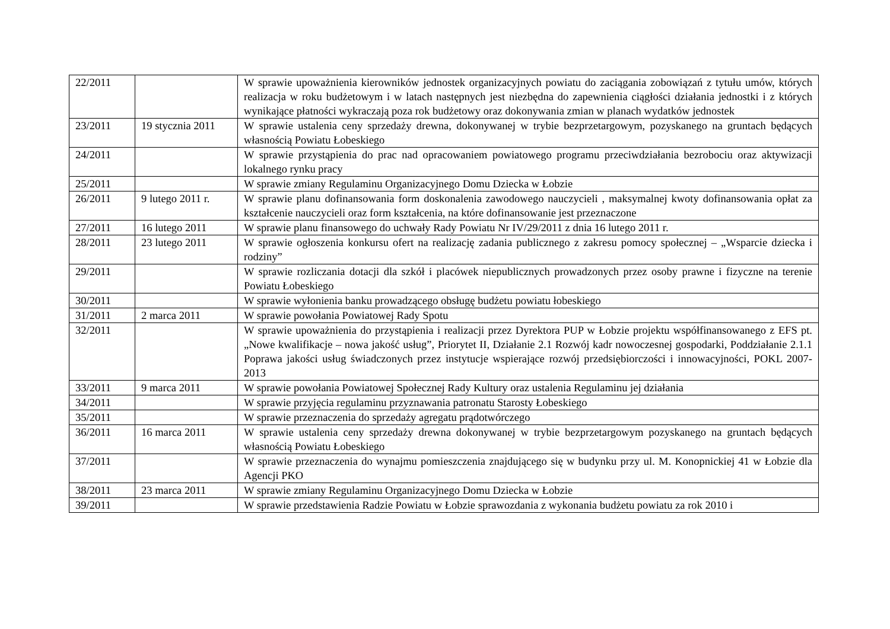| 22/2011 | | W sprawie upoważnienia kierowników jednostek organizacyjnych powiatu do zaciągania zobowiązań z tytułu umów, których realizacja w roku budżetowym i w latach następnych jest niezbędna do zapewnienia ciągłości działania jednostki i z których wynikające płatności wykraczają poza rok budżetowy oraz dokonywania zmian w planach wydatków jednostek |
| 23/2011 | 19 stycznia 2011 | W sprawie ustalenia ceny sprzedaży drewna, dokonywanej w trybie bezprzetargowym, pozyskanego na gruntach będących własnością Powiatu Łobeskiego |
| 24/2011 | | W sprawie przystąpienia do prac nad opracowaniem powiatowego programu przeciwdziałania bezrobociu oraz aktywizacji lokalnego rynku pracy |
| 25/2011 | | W sprawie zmiany Regulaminu Organizacyjnego Domu Dziecka w Łobzie |
| 26/2011 | 9 lutego 2011 r. | W sprawie planu dofinansowania form doskonalenia zawodowego nauczycieli , maksymalnej kwoty dofinansowania opłat za kształcenie nauczycieli oraz form kształcenia, na które dofinansowanie jest przeznaczone |
| 27/2011 | 16 lutego 2011 | W sprawie planu finansowego do uchwały Rady Powiatu Nr IV/29/2011 z dnia 16 lutego 2011 r. |
| 28/2011 | 23 lutego 2011 | W sprawie ogłoszenia konkursu ofert na realizację zadania publicznego z zakresu pomocy społecznej – „Wsparcie dziecka i rodziny” |
| 29/2011 | | W sprawie rozliczania dotacji dla szkół i placówek niepublicznych prowadzonych przez osoby prawne i fizyczne na terenie Powiatu Łobeskiego |
| 30/2011 | | W sprawie wyłonienia banku prowadzącego obsługę budżetu powiatu łobeskiego |
| 31/2011 | 2 marca 2011 | W sprawie powołania Powiatowej Rady Spotu |
| 32/2011 | | W sprawie upoważnienia do przystąpienia i realizacji przez Dyrektora PUP w Łobzie projektu współfinansowanego z EFS pt. „Nowe kwalifikacje – nowa jakość usług”, Priorytet II, Działanie 2.1 Rozwój kadr nowoczesnej gospodarki, Poddziałanie 2.1.1 Poprawa jakości usług świadczonych przez instytucje wspierające rozwój przedsiębiorczości i innowacyjności, POKL 2007-2013 |
| 33/2011 | 9 marca 2011 | W sprawie powołania Powiatowej Społecznej Rady Kultury oraz ustalenia Regulaminu jej działania |
| 34/2011 | | W sprawie przyjęcia regulaminu przyznawania patronatu Starosty Łobeskiego |
| 35/2011 | | W sprawie przeznaczenia do sprzedaży agregatu prądotwórczego |
| 36/2011 | 16 marca 2011 | W sprawie ustalenia ceny sprzedaży drewna dokonywanej w trybie bezprzetargowym pozyskanego na gruntach będących własnością Powiatu Łobeskiego |
| 37/2011 | | W sprawie przeznaczenia do wynajmu pomieszczenia znajdującego się w budynku przy ul. M. Konopnickiej 41 w Łobzie dla Agencji PKO |
| 38/2011 | 23 marca 2011 | W sprawie zmiany Regulaminu Organizacyjnego Domu Dziecka w Łobzie |
| 39/2011 | | W sprawie przedstawienia Radzie Powiatu w Łobzie sprawozdania z wykonania budżetu powiatu za rok 2010 i |